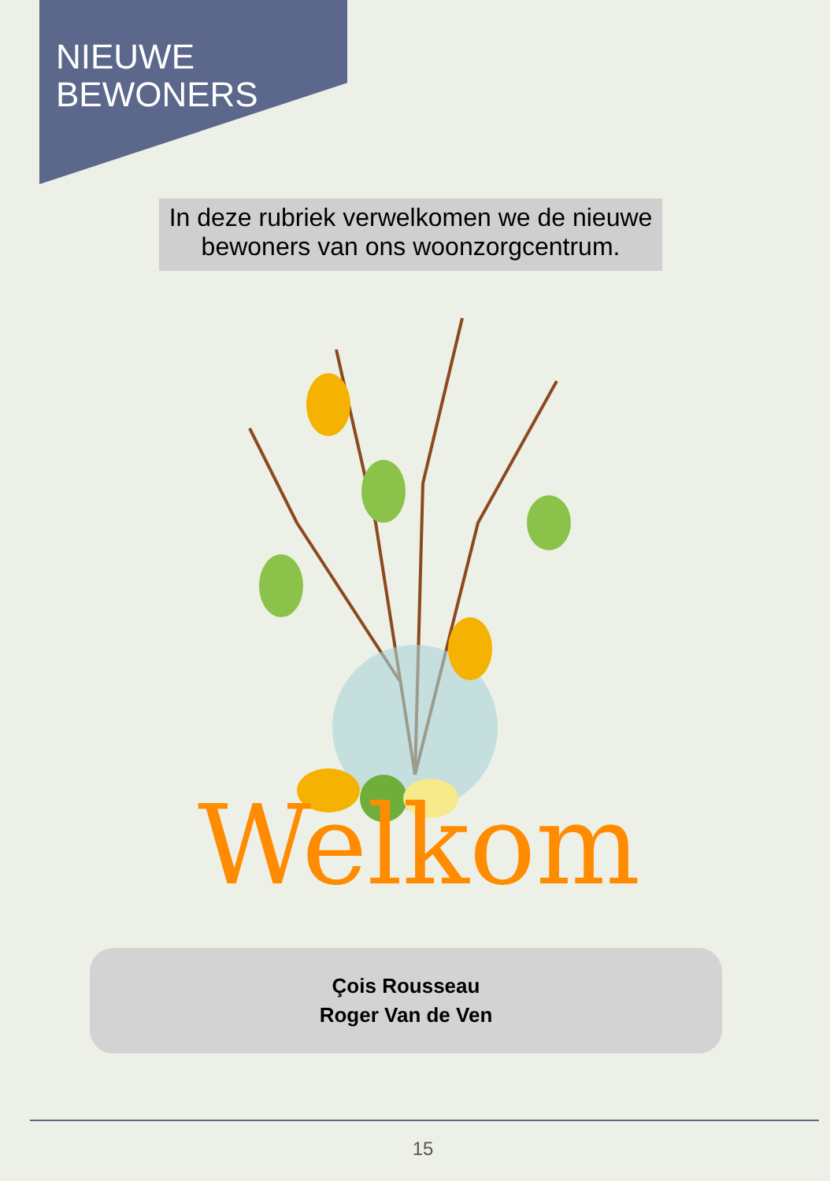NIEUWE
BEWONERS
In deze rubriek verwelkomen we de nieuwe bewoners van ons woonzorgcentrum.
Welkom
Çois Rousseau
Roger Van de Ven
15